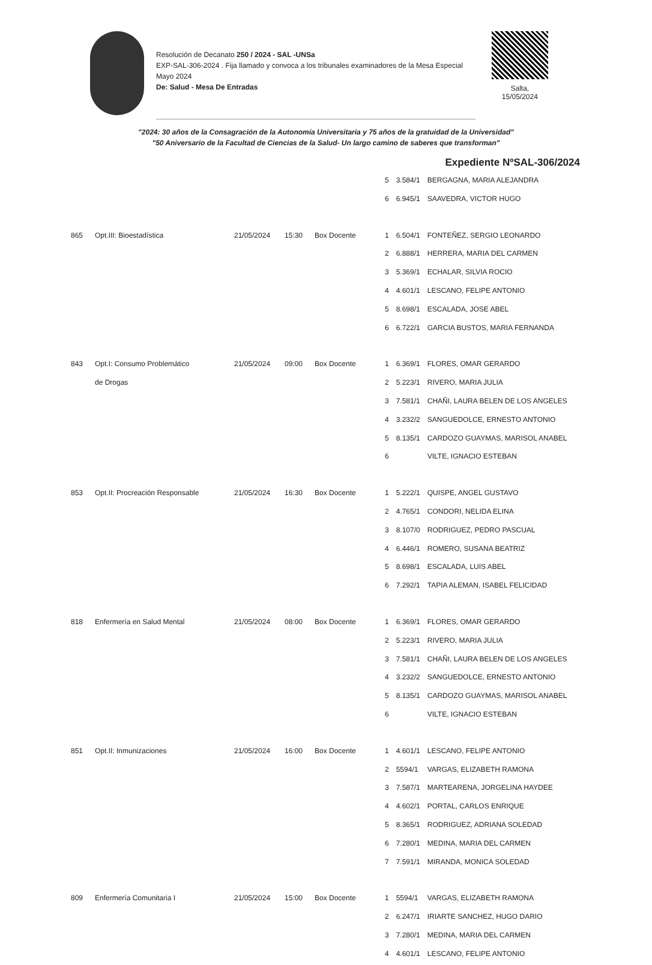Resolución de Decanato 250 / 2024 - SAL -UNSa
EXP-SAL-306-2024 . Fija llamado y convoca a los tribunales examinadores de la Mesa Especial Mayo 2024
De: Salud - Mesa De Entradas
Salta,
15/05/2024
"2024: 30 años de la Consagración de la Autonomía Universitaria y 75 años de la gratuidad de la Universidad"
"50 Aniversario de la Facultad de Ciencias de la Salud- Un largo camino de saberes que transforman"
Expediente NºSAL-306/2024
| | | | | | 5 | 3.584/1 | BERGAGNA, MARIA ALEJANDRA |
| | | | | | 6 | 6.945/1 | SAAVEDRA, VICTOR HUGO |
| 865 | Opt.III: Bioestadística | 21/05/2024 | 15:30 | Box Docente | 1 | 6.504/1 | FONTEÑEZ, SERGIO LEONARDO |
| | | | | | 2 | 6.888/1 | HERRERA, MARIA DEL CARMEN |
| | | | | | 3 | 5.369/1 | ECHALAR, SILVIA ROCIO |
| | | | | | 4 | 4.601/1 | LESCANO, FELIPE ANTONIO |
| | | | | | 5 | 8.698/1 | ESCALADA, JOSE ABEL |
| | | | | | 6 | 6.722/1 | GARCIA BUSTOS, MARIA FERNANDA |
| 843 | Opt.I: Consumo Problemático | 21/05/2024 | 09:00 | Box Docente | 1 | 6.369/1 | FLORES, OMAR GERARDO |
| | de Drogas | | | | 2 | 5.223/1 | RIVERO, MARIA JULIA |
| | | | | | 3 | 7.581/1 | CHAÑI, LAURA BELEN DE LOS ANGELES |
| | | | | | 4 | 3.232/2 | SANGUEDOLCE, ERNESTO ANTONIO |
| | | | | | 5 | 8.135/1 | CARDOZO GUAYMAS, MARISOL ANABEL |
| | | | | | 6 | | VILTE, IGNACIO ESTEBAN |
| 853 | Opt.II: Procreación Responsable | 21/05/2024 | 16:30 | Box Docente | 1 | 5.222/1 | QUISPE, ANGEL GUSTAVO |
| | | | | | 2 | 4.765/1 | CONDORI, NELIDA ELINA |
| | | | | | 3 | 8.107/0 | RODRIGUEZ, PEDRO PASCUAL |
| | | | | | 4 | 6.446/1 | ROMERO, SUSANA BEATRIZ |
| | | | | | 5 | 8.698/1 | ESCALADA, LUIS ABEL |
| | | | | | 6 | 7.292/1 | TAPIA ALEMAN, ISABEL FELICIDAD |
| 818 | Enfermería en Salud Mental | 21/05/2024 | 08:00 | Box Docente | 1 | 6.369/1 | FLORES, OMAR GERARDO |
| | | | | | 2 | 5.223/1 | RIVERO, MARIA JULIA |
| | | | | | 3 | 7.581/1 | CHAÑI, LAURA BELEN DE LOS ANGELES |
| | | | | | 4 | 3.232/2 | SANGUEDOLCE, ERNESTO ANTONIO |
| | | | | | 5 | 8.135/1 | CARDOZO GUAYMAS, MARISOL ANABEL |
| | | | | | 6 | | VILTE, IGNACIO ESTEBAN |
| 851 | Opt.II: Inmunizaciones | 21/05/2024 | 16:00 | Box Docente | 1 | 4.601/1 | LESCANO, FELIPE ANTONIO |
| | | | | | 2 | 5594/1 | VARGAS, ELIZABETH RAMONA |
| | | | | | 3 | 7.587/1 | MARTEARENA, JORGELINA HAYDEE |
| | | | | | 4 | 4.602/1 | PORTAL, CARLOS ENRIQUE |
| | | | | | 5 | 8.365/1 | RODRIGUEZ, ADRIANA SOLEDAD |
| | | | | | 6 | 7.280/1 | MEDINA, MARIA DEL CARMEN |
| | | | | | 7 | 7.591/1 | MIRANDA, MONICA SOLEDAD |
| 809 | Enfermería Comunitaria I | 21/05/2024 | 15:00 | Box Docente | 1 | 5594/1 | VARGAS, ELIZABETH RAMONA |
| | | | | | 2 | 6.247/1 | IRIARTE SANCHEZ, HUGO DARIO |
| | | | | | 3 | 7.280/1 | MEDINA, MARIA DEL CARMEN |
| | | | | | 4 | 4.601/1 | LESCANO, FELIPE ANTONIO |